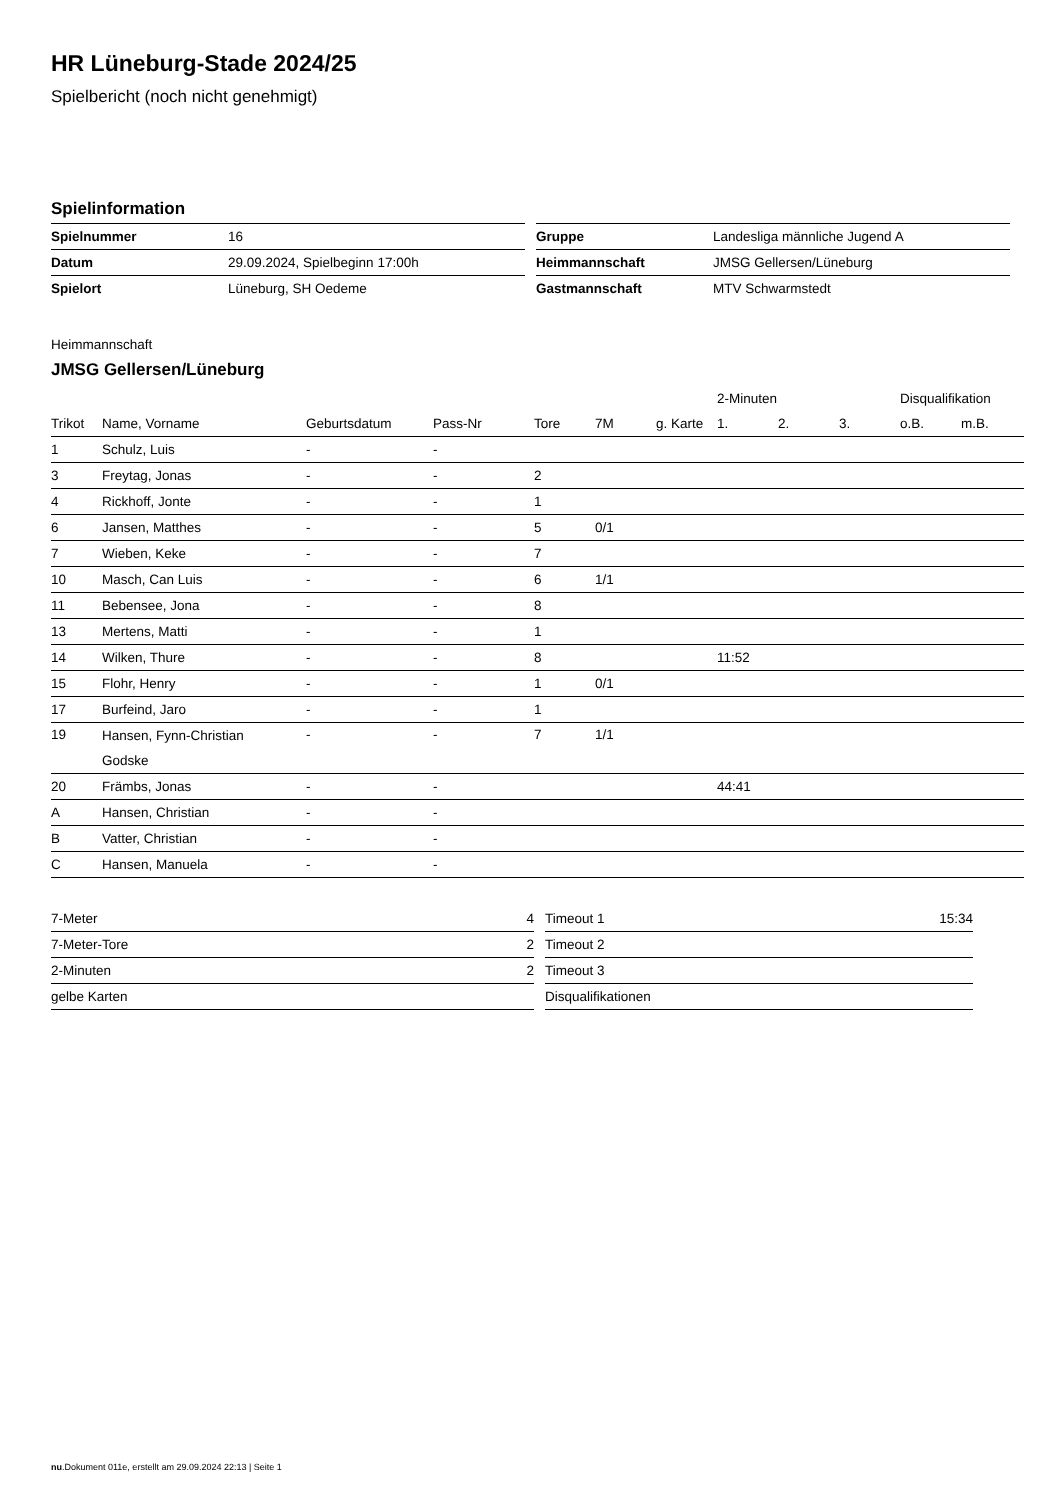HR Lüneburg-Stade 2024/25
Spielbericht (noch nicht genehmigt)
Spielinformation
| Spielnummer | 16 |
| Datum | 29.09.2024, Spielbeginn 17:00h |
| Spielort | Lüneburg, SH Oedeme |
| Gruppe | Landesliga männliche Jugend A |
| Heimmannschaft | JMSG Gellersen/Lüneburg |
| Gastmannschaft | MTV Schwarmstedt |
Heimmannschaft
JMSG Gellersen/Lüneburg
| | | | | | | | 2-Minuten | | | Disqualifikation | |
| --- | --- | --- | --- | --- | --- | --- | --- | --- | --- | --- | --- |
| Trikot | Name, Vorname | Geburtsdatum | Pass-Nr | Tore | 7M | g. Karte | 1. | 2. | 3. | o.B. | m.B. |
| 1 | Schulz, Luis | - | - | | | | | | | | |
| 3 | Freytag, Jonas | - | - | 2 | | | | | | | |
| 4 | Rickhoff, Jonte | - | - | 1 | | | | | | | |
| 6 | Jansen, Matthes | - | - | 5 | 0/1 | | | | | | |
| 7 | Wieben, Keke | - | - | 7 | | | | | | | |
| 10 | Masch, Can Luis | - | - | 6 | 1/1 | | | | | | |
| 11 | Bebensee, Jona | - | - | 8 | | | | | | | |
| 13 | Mertens, Matti | - | - | 1 | | | | | | | |
| 14 | Wilken, Thure | - | - | 8 | | | 11:52 | | | | |
| 15 | Flohr, Henry | - | - | 1 | 0/1 | | | | | | |
| 17 | Burfeind, Jaro | - | - | 1 | | | | | | | |
| 19 | Hansen, Fynn-Christian Godske | - | - | 7 | 1/1 | | | | | | |
| 20 | Främbs, Jonas | - | - | | | | 44:41 | | | | |
| A | Hansen, Christian | - | - | | | | | | | | |
| B | Vatter, Christian | - | - | | | | | | | | |
| C | Hansen, Manuela | - | - | | | | | | | | |
| 7-Meter | 4 |
| 7-Meter-Tore | 2 |
| 2-Minuten | 2 |
| gelbe Karten | |
| Timeout 1 | 15:34 |
| Timeout 2 | |
| Timeout 3 | |
| Disqualifikationen | |
nu.Dokument 011e, erstellt am 29.09.2024 22:13 | Seite 1